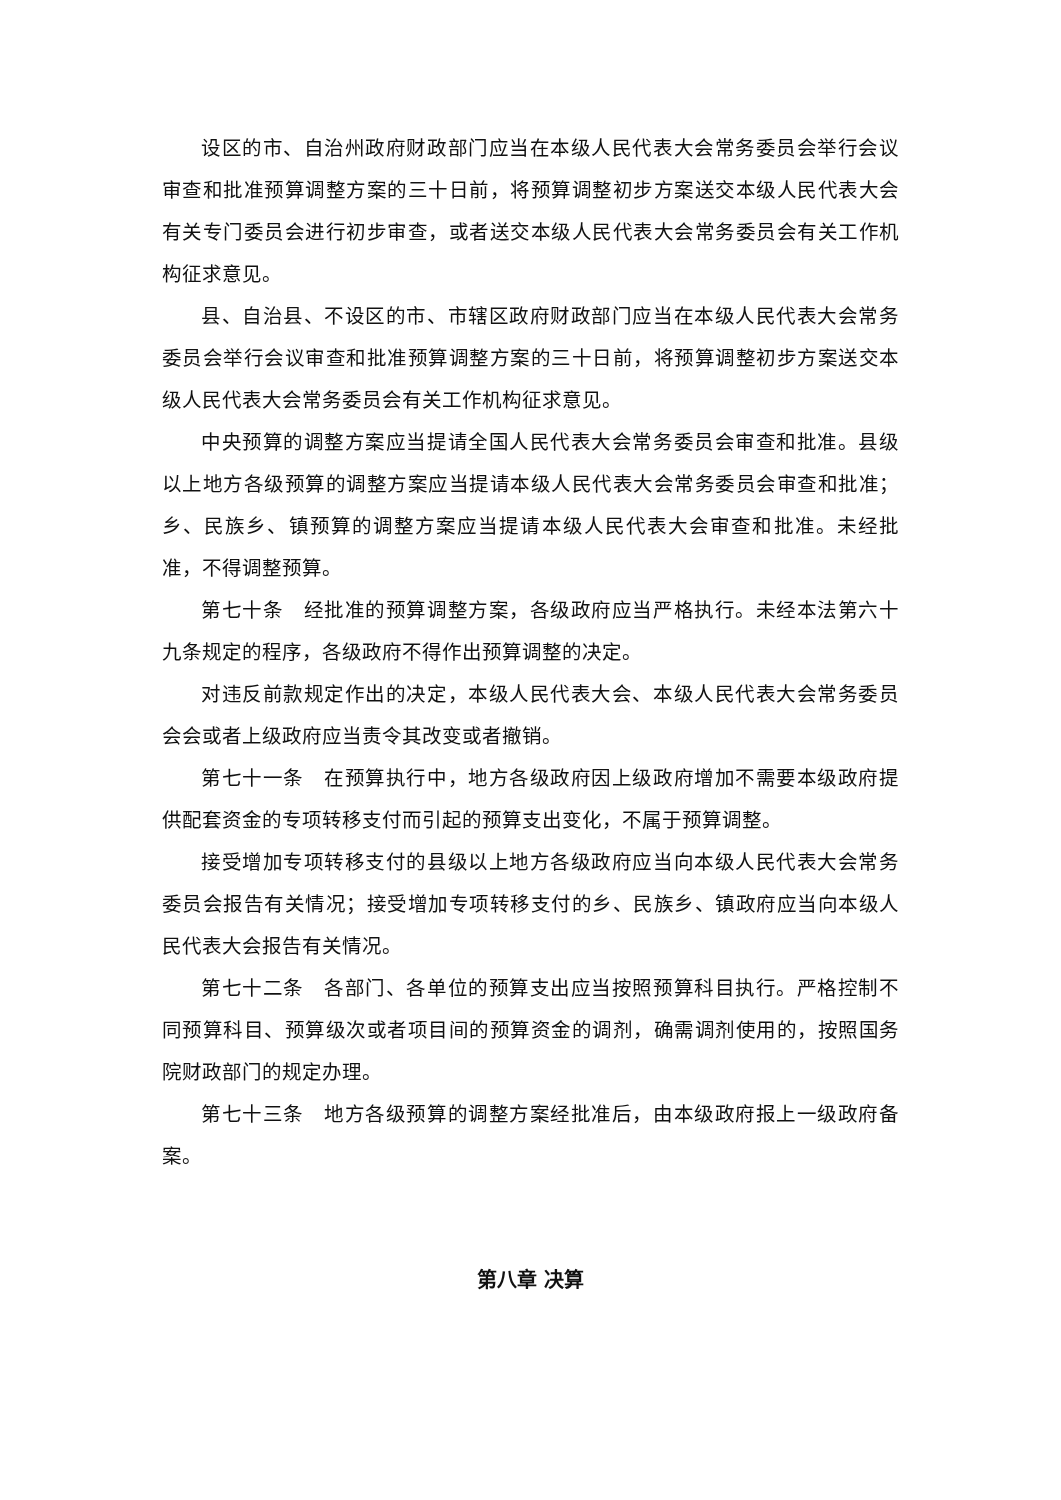设区的市、自治州政府财政部门应当在本级人民代表大会常务委员会举行会议审查和批准预算调整方案的三十日前，将预算调整初步方案送交本级人民代表大会有关专门委员会进行初步审查，或者送交本级人民代表大会常务委员会有关工作机构征求意见。
县、自治县、不设区的市、市辖区政府财政部门应当在本级人民代表大会常务委员会举行会议审查和批准预算调整方案的三十日前，将预算调整初步方案送交本级人民代表大会常务委员会有关工作机构征求意见。
中央预算的调整方案应当提请全国人民代表大会常务委员会审查和批准。县级以上地方各级预算的调整方案应当提请本级人民代表大会常务委员会审查和批准；乡、民族乡、镇预算的调整方案应当提请本级人民代表大会审查和批准。未经批准，不得调整预算。
第七十条　经批准的预算调整方案，各级政府应当严格执行。未经本法第六十九条规定的程序，各级政府不得作出预算调整的决定。
对违反前款规定作出的决定，本级人民代表大会、本级人民代表大会常务委员会会或者上级政府应当责令其改变或者撤销。
第七十一条　在预算执行中，地方各级政府因上级政府增加不需要本级政府提供配套资金的专项转移支付而引起的预算支出变化，不属于预算调整。
接受增加专项转移支付的县级以上地方各级政府应当向本级人民代表大会常务委员会报告有关情况；接受增加专项转移支付的乡、民族乡、镇政府应当向本级人民代表大会报告有关情况。
第七十二条　各部门、各单位的预算支出应当按照预算科目执行。严格控制不同预算科目、预算级次或者项目间的预算资金的调剂，确需调剂使用的，按照国务院财政部门的规定办理。
第七十三条　地方各级预算的调整方案经批准后，由本级政府报上一级政府备案。
第八章 决算